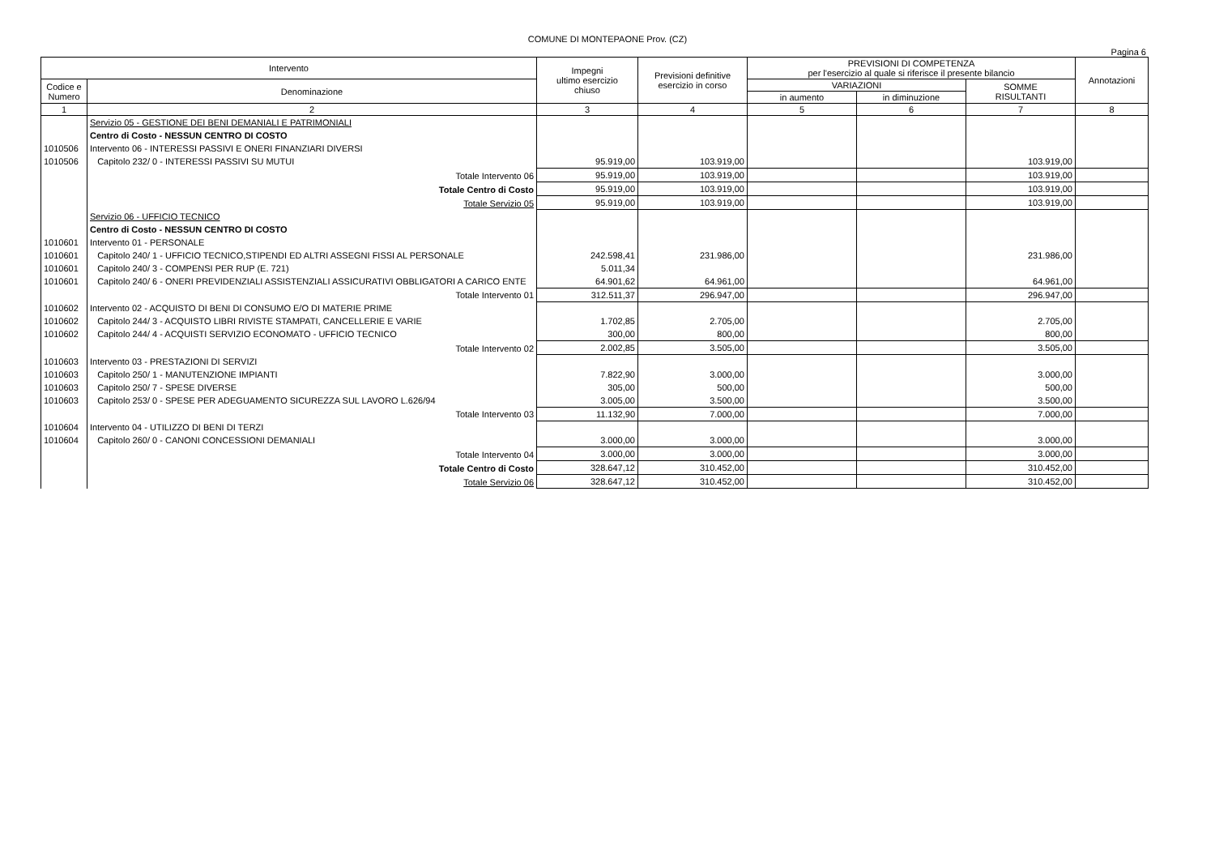COMUNE DI MONTEPAONE Prov. (CZ)
Pagina 6
| Intervento | | Impegni ultimo esercizio chiuso | Previsioni definitive esercizio in corso | PREVISIONI DI COMPETENZA per l'esercizio al quale si riferisce il presente bilancio | | | Annotazioni |
| --- | --- | --- | --- | --- | --- | --- | --- |
| Codice e Numero | Denominazione | | | VARIAZIONI | | SOMME RISULTANTI | |
| | | | | in aumento | in diminuzione | | |
| 1 | 2 | 3 | 4 | 5 | 6 | 7 | 8 |
| | Servizio 05 - GESTIONE DEI BENI DEMANIALI E PATRIMONIALI | | | | | | |
| | Centro di Costo - NESSUN CENTRO DI COSTO | | | | | | |
| 1010506 | Intervento 06 - INTERESSI PASSIVI E ONERI FINANZIARI DIVERSI | | | | | | |
| 1010506 | Capitolo 232/ 0 - INTERESSI PASSIVI SU MUTUI | 95.919,00 | 103.919,00 | | | 103.919,00 | |
| | Totale Intervento 06 | 95.919,00 | 103.919,00 | | | 103.919,00 | |
| | Totale Centro di Costo | 95.919,00 | 103.919,00 | | | 103.919,00 | |
| | Totale Servizio 05 | 95.919,00 | 103.919,00 | | | 103.919,00 | |
| | Servizio 06 - UFFICIO TECNICO | | | | | | |
| | Centro di Costo - NESSUN CENTRO DI COSTO | | | | | | |
| 1010601 | Intervento 01 - PERSONALE | | | | | | |
| 1010601 | Capitolo 240/ 1 - UFFICIO TECNICO,STIPENDI ED ALTRI ASSEGNI FISSI AL PERSONALE | 242.598,41 | 231.986,00 | | | 231.986,00 | |
| 1010601 | Capitolo 240/ 3 - COMPENSI PER RUP (E. 721) | 5.011,34 | | | | | |
| 1010601 | Capitolo 240/ 6 - ONERI PREVIDENZIALI ASSISTENZIALI ASSICURATIVI OBBLIGATORI A CARICO ENTE | 64.901,62 | 64.961,00 | | | 64.961,00 | |
| | Totale Intervento 01 | 312.511,37 | 296.947,00 | | | 296.947,00 | |
| 1010602 | Intervento 02 - ACQUISTO DI BENI DI CONSUMO E/O DI MATERIE PRIME | | | | | | |
| 1010602 | Capitolo 244/ 3 - ACQUISTO LIBRI RIVISTE STAMPATI, CANCELLERIE E VARIE | 1.702,85 | 2.705,00 | | | 2.705,00 | |
| 1010602 | Capitolo 244/ 4 - ACQUISTI SERVIZIO ECONOMATO - UFFICIO TECNICO | 300,00 | 800,00 | | | 800,00 | |
| | Totale Intervento 02 | 2.002,85 | 3.505,00 | | | 3.505,00 | |
| 1010603 | Intervento 03 - PRESTAZIONI DI SERVIZI | | | | | | |
| 1010603 | Capitolo 250/ 1 - MANUTENZIONE IMPIANTI | 7.822,90 | 3.000,00 | | | 3.000,00 | |
| 1010603 | Capitolo 250/ 7 - SPESE DIVERSE | 305,00 | 500,00 | | | 500,00 | |
| 1010603 | Capitolo 253/ 0 - SPESE PER ADEGUAMENTO SICUREZZA SUL LAVORO L.626/94 | 3.005,00 | 3.500,00 | | | 3.500,00 | |
| | Totale Intervento 03 | 11.132,90 | 7.000,00 | | | 7.000,00 | |
| 1010604 | Intervento 04 - UTILIZZO DI BENI DI TERZI | | | | | | |
| 1010604 | Capitolo 260/ 0 - CANONI CONCESSIONI DEMANIALI | 3.000,00 | 3.000,00 | | | 3.000,00 | |
| | Totale Intervento 04 | 3.000,00 | 3.000,00 | | | 3.000,00 | |
| | Totale Centro di Costo | 328.647,12 | 310.452,00 | | | 310.452,00 | |
| | Totale Servizio 06 | 328.647,12 | 310.452,00 | | | 310.452,00 | |